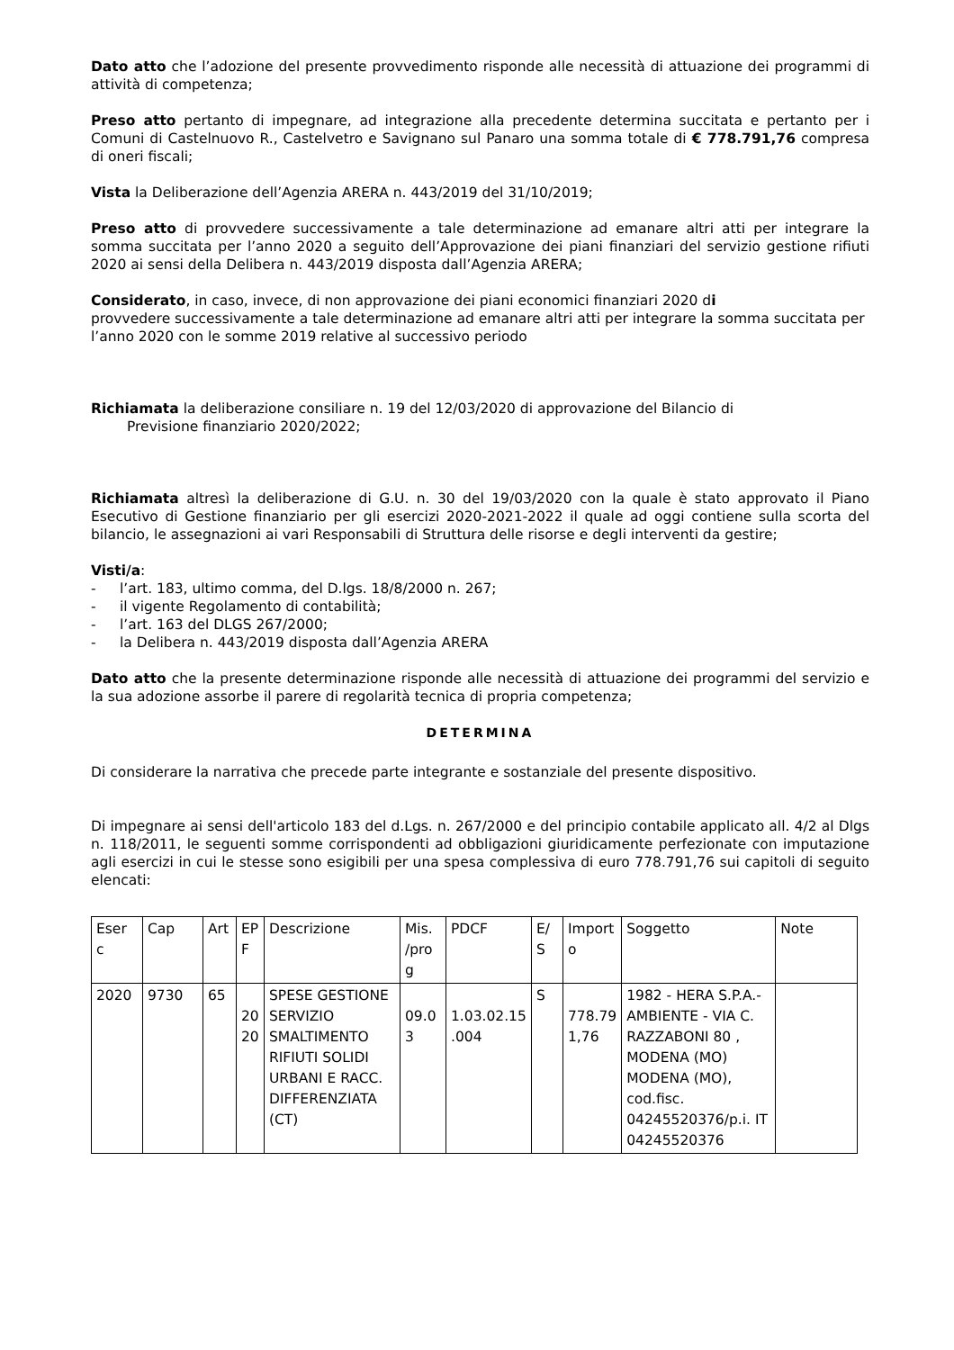Dato atto che l’adozione del presente provvedimento risponde alle necessità di attuazione dei programmi di attività di competenza;
Preso atto pertanto di impegnare, ad integrazione alla precedente determina succitata e pertanto per i Comuni di Castelnuovo R., Castelvetro e Savignano sul Panaro una somma totale di € 778.791,76 compresa di oneri fiscali;
Vista la Deliberazione dell’Agenzia ARERA n. 443/2019 del 31/10/2019;
Preso atto di provvedere successivamente a tale determinazione ad emanare altri atti per integrare la somma succitata per l’anno 2020 a seguito dell’Approvazione dei piani finanziari del servizio gestione rifiuti 2020 ai sensi della Delibera n. 443/2019 disposta dall’Agenzia ARERA;
Considerato, in caso, invece, di non approvazione dei piani economici finanziari 2020 di
provvedere successivamente a tale determinazione ad emanare altri atti per integrare la somma succitata per l’anno 2020 con le somme 2019 relative al successivo periodo
Richiamata la deliberazione consiliare n. 19 del 12/03/2020 di approvazione del Bilancio di
Previsione finanziario 2020/2022;
Richiamata altresì la deliberazione di G.U. n. 30 del 19/03/2020 con la quale è stato approvato il Piano Esecutivo di Gestione finanziario per gli esercizi 2020-2021-2022 il quale ad oggi contiene sulla scorta del bilancio, le assegnazioni ai vari Responsabili di Struttura delle risorse e degli interventi da gestire;
Visti/a:
- l’art. 183, ultimo comma, del D.lgs. 18/8/2000 n. 267;
- il vigente Regolamento di contabilità;
- l’art. 163 del DLGS 267/2000;
- la Delibera n. 443/2019 disposta dall’Agenzia ARERA
Dato atto che la presente determinazione risponde alle necessità di attuazione dei programmi del servizio e la sua adozione assorbe il parere di regolarità tecnica di propria competenza;
DETERMINA
Di considerare la narrativa che precede parte integrante e sostanziale del presente dispositivo.
Di impegnare ai sensi dell'articolo 183 del d.Lgs. n. 267/2000 e del principio contabile applicato all. 4/2 al Dlgs n. 118/2011, le seguenti somme corrispondenti ad obbligazioni giuridicamente perfezionate con imputazione agli esercizi in cui le stesse sono esigibili per una spesa complessiva di euro 778.791,76 sui capitoli di seguito elencati:
| Eser c | Cap | Art | EP F | Descrizione | Mis. /pro g | PDCF | E/ S | Import o | Soggetto | Note |
| 2020 | 9730 | 65 | 20 20 | SPESE GESTIONE SERVIZIO SMALTIMENTO RIFIUTI SOLIDI URBANI E RACC. DIFFERENZIATA (CT) | 09.0 3 | 1.03.02.15 .004 | S | 778.79 1,76 | 1982 - HERA S.P.A.- AMBIENTE - VIA C. RAZZABONI 80 , MODENA (MO) MODENA (MO), cod.fisc. 04245520376/p.i. IT 04245520376 | |